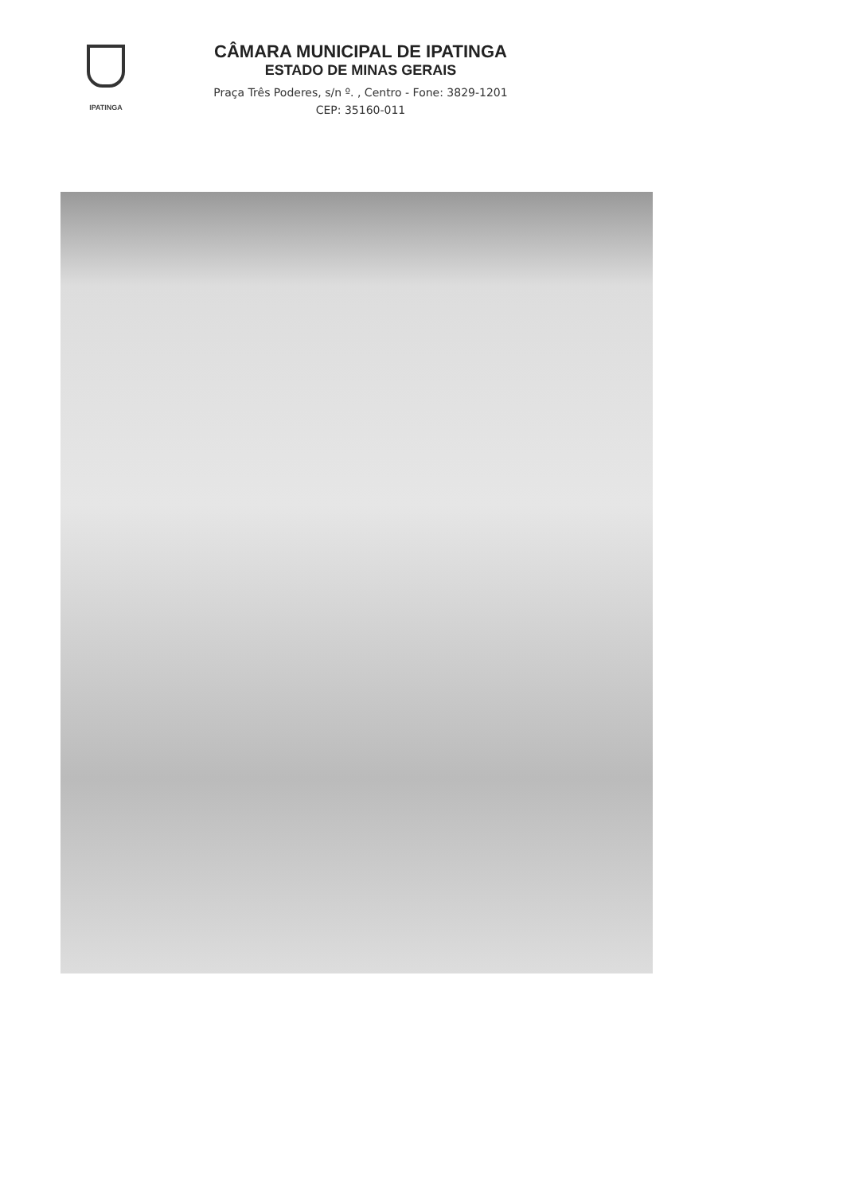IPATINGA
CÂMARA MUNICIPAL DE IPATINGA
ESTADO DE MINAS GERAIS
Praça Três Poderes, s/n º. , Centro - Fone: 3829-1201
CEP: 35160-011